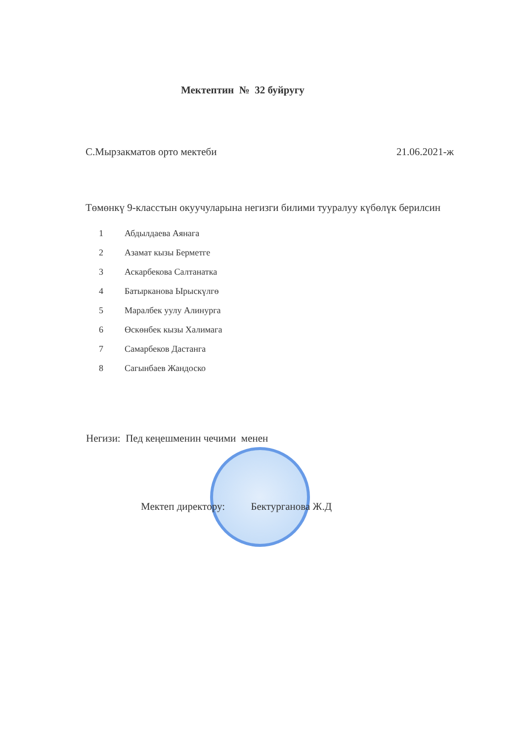Мектептин № 32 буйругу
С.Мырзакматов орто мектеби 21.06.2021-ж
Төмөнкү 9-класстын окуучуларына негизги билими тууралуу күбөлүк берилсин
1 Абдылдаева Аянага
2 Азамат кызы Берметге
3 Аскарбекова Салтанатка
4 Батырканова Ырыскүлгө
5 Маралбек уулу Алинурга
6 Өскөнбек кызы Халимага
7 Самарбеков Дастанга
8 Сагынбаев Жандоско
Негизи: Пед кеңешменин чечими менен
Мектеп директору: Бектурганова Ж.Д